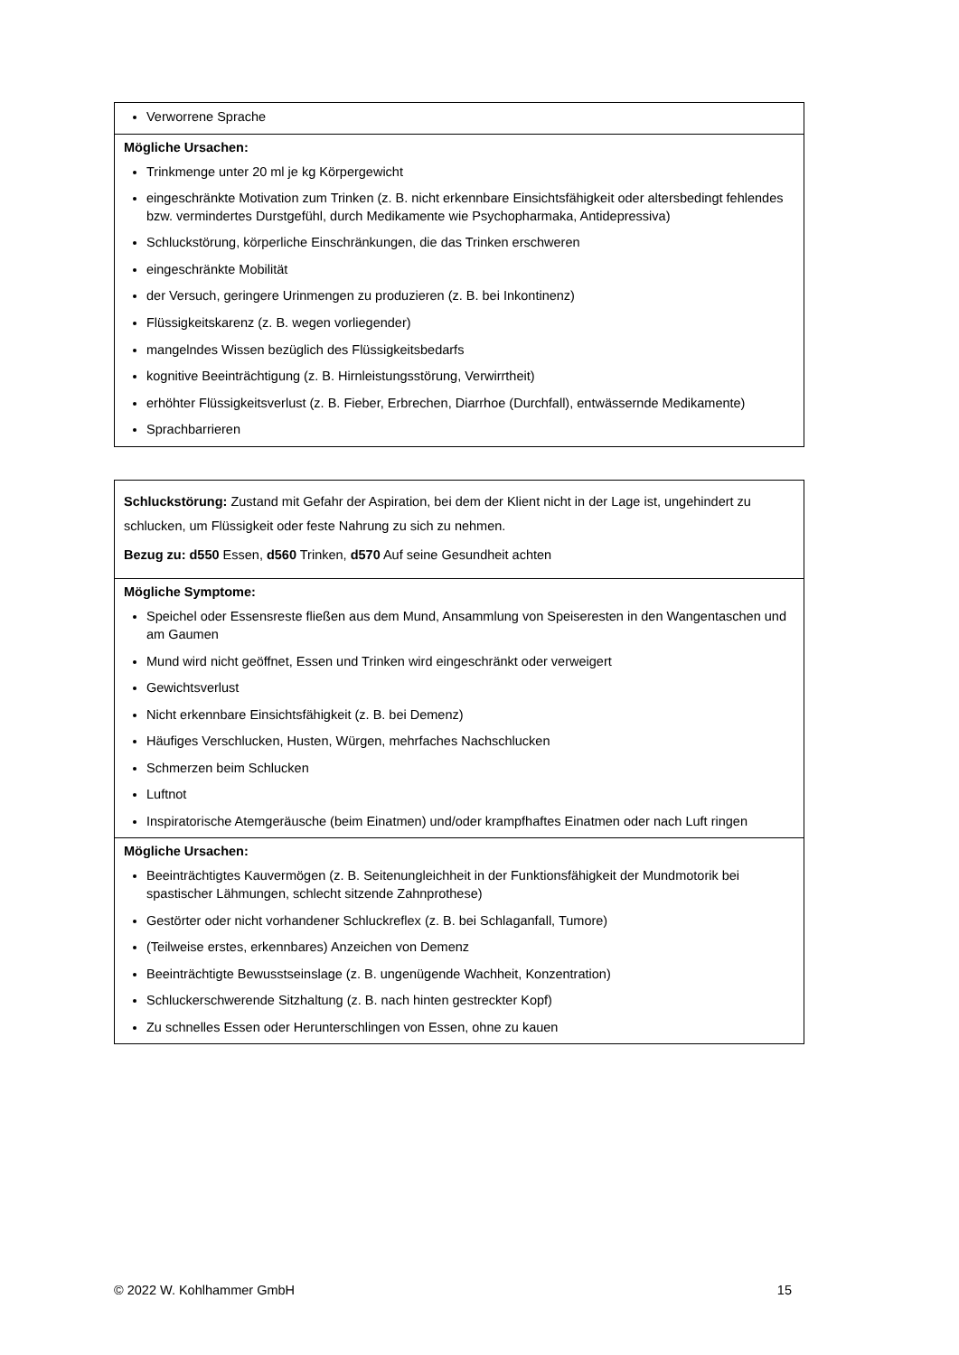| Verworrene Sprache |
| Mögliche Ursachen: Trinkmenge unter 20 ml je kg Körpergewicht eingeschränkte Motivation zum Trinken (z. B. nicht erkennbare Einsichtsfähigkeit oder altersbedingt fehlendes bzw. vermindertes Durstgefühl, durch Medikamente wie Psychopharmaka, Antidepressiva) Schluckstörung, körperliche Einschränkungen, die das Trinken erschweren eingeschränkte Mobilität der Versuch, geringere Urinmengen zu produzieren (z. B. bei Inkontinenz) Flüssigkeitskarenz (z. B. wegen vorliegender) mangelndes Wissen bezüglich des Flüssigkeitsbedarfs kognitive Beeinträchtigung (z. B. Hirnleistungsstörung, Verwirrtheit) erhöhter Flüssigkeitsverlust (z. B. Fieber, Erbrechen, Diarrhoe (Durchfall), entwässernde Medikamente) Sprachbarrieren |
| Schluckstörung: Zustand mit Gefahr der Aspiration, bei dem der Klient nicht in der Lage ist, ungehindert zu schlucken, um Flüssigkeit oder feste Nahrung zu sich zu nehmen. Bezug zu: d550 Essen, d560 Trinken, d570 Auf seine Gesundheit achten |
| Mögliche Symptome: Speichel oder Essensreste fließen aus dem Mund, Ansammlung von Speiseresten in den Wangentaschen und am Gaumen Mund wird nicht geöffnet, Essen und Trinken wird eingeschränkt oder verweigert Gewichtsverlust Nicht erkennbare Einsichtsfähigkeit (z. B. bei Demenz) Häufiges Verschlucken, Husten, Würgen, mehrfaches Nachschlucken Schmerzen beim Schlucken Luftnot Inspiratorische Atemgeräusche (beim Einatmen) und/oder krampfhaftes Einatmen oder nach Luft ringen |
| Mögliche Ursachen: Beeinträchtigtes Kauvermögen (z. B. Seitenungleichheit in der Funktionsfähigkeit der Mundmotorik bei spastischer Lähmungen, schlecht sitzende Zahnprothese) Gestörter oder nicht vorhandener Schluckreflex (z. B. bei Schlaganfall, Tumore) (Teilweise erstes, erkennbares) Anzeichen von Demenz Beeinträchtigte Bewusstseinslage (z. B. ungenügende Wachheit, Konzentration) Schluckerschwerende Sitzhaltung (z. B. nach hinten gestreckter Kopf) Zu schnelles Essen oder Herunterschlingen von Essen, ohne zu kauen |
© 2022 W. Kohlhammer GmbH 15